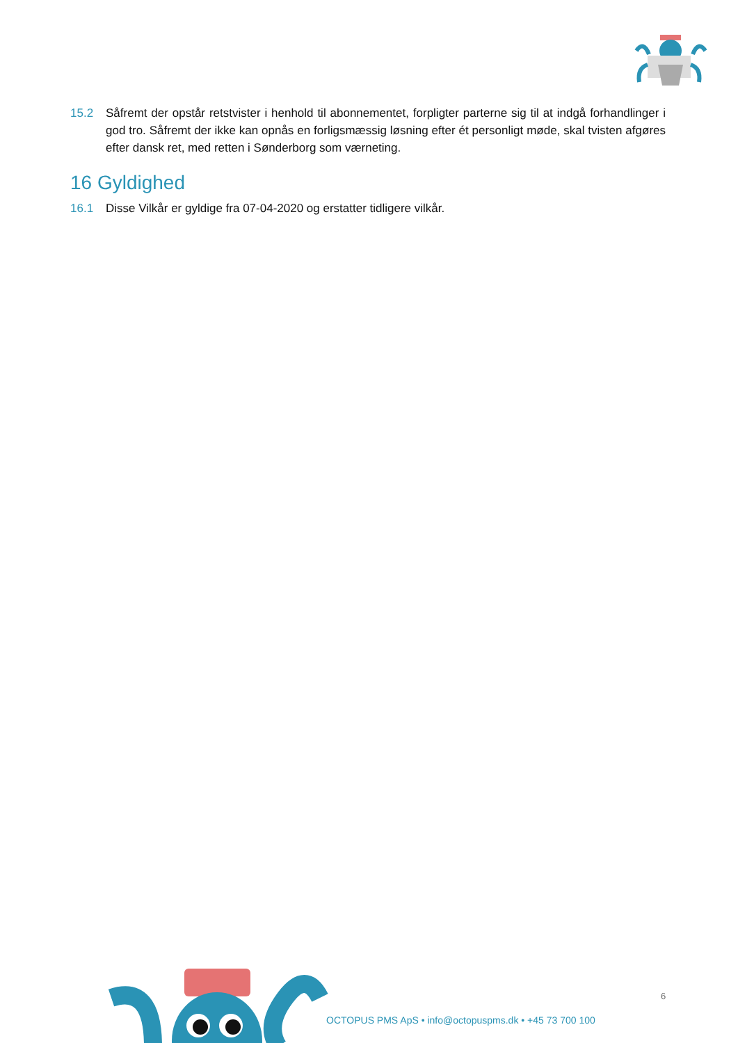15.2 Såfremt der opstår retstvister i henhold til abonnementet, forpligter parterne sig til at indgå forhandlinger i god tro. Såfremt der ikke kan opnås en forligsmæssig løsning efter ét personligt møde, skal tvisten afgøres efter dansk ret, med retten i Sønderborg som værneting.
16 Gyldighed
16.1 Disse Vilkår er gyldige fra 07-04-2020 og erstatter tidligere vilkår.
6
OCTOPUS PMS ApS • info@octopuspms.dk • +45 73 700 100